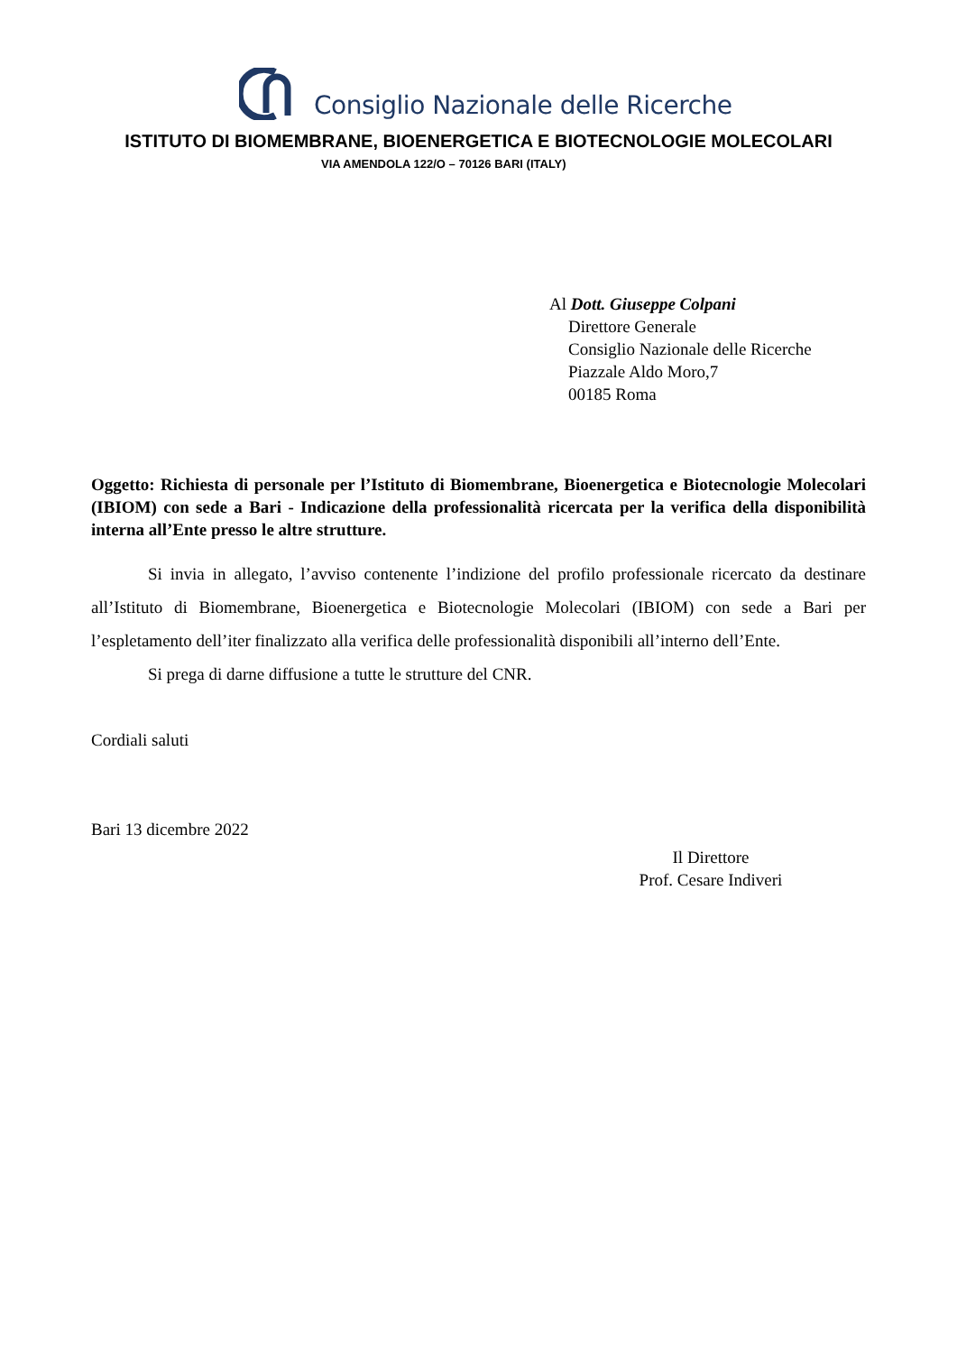Consiglio Nazionale delle Ricerche
ISTITUTO DI BIOMEMBRANE, BIOENERGETICA E BIOTECNOLOGIE MOLECOLARI
VIA AMENDOLA 122/O – 70126 BARI (ITALY)
Al Dott. Giuseppe Colpani
Direttore Generale
Consiglio Nazionale delle Ricerche
Piazzale Aldo Moro,7
00185 Roma
Oggetto: Richiesta di personale per l’Istituto di Biomembrane, Bioenergetica e Biotecnologie Molecolari (IBIOM) con sede a Bari - Indicazione della professionalità ricercata per la verifica della disponibilità interna all’Ente presso le altre strutture.
Si invia in allegato, l’avviso contenente l’indizione del profilo professionale ricercato da destinare all’Istituto di Biomembrane, Bioenergetica e Biotecnologie Molecolari (IBIOM) con sede a Bari per l’espletamento dell’iter finalizzato alla verifica delle professionalità disponibili all’interno dell’Ente.
Si prega di darne diffusione a tutte le strutture del CNR.
Cordiali saluti
Bari 13 dicembre 2022
Il Direttore
Prof. Cesare Indiveri